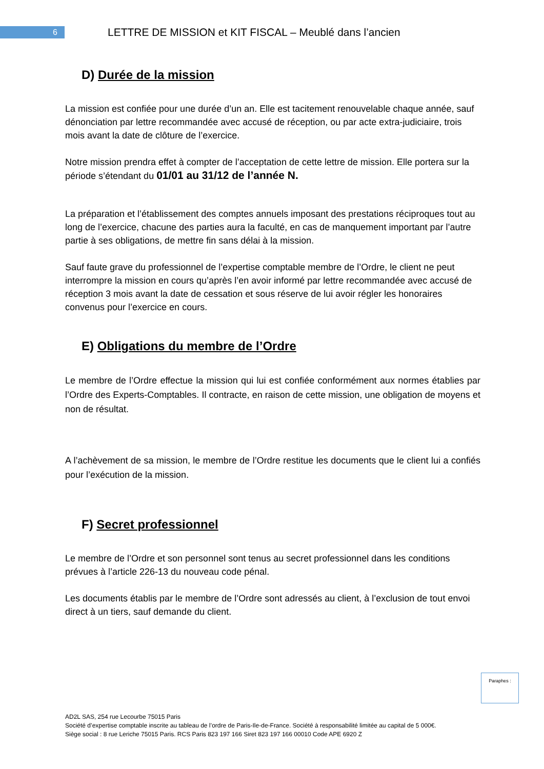6
LETTRE DE MISSION et KIT FISCAL – Meublé dans l’ancien
D) Durée de la mission
La mission est confiée pour une durée d’un an. Elle est tacitement renouvelable chaque année, sauf dénonciation par lettre recommandée avec accusé de réception, ou par acte extra-judiciaire, trois mois avant la date de clôture de l’exercice.
Notre mission prendra effet à compter de l’acceptation de cette lettre de mission. Elle portera sur la période s’étendant du 01/01 au 31/12 de l’année N.
La préparation et l’établissement des comptes annuels imposant des prestations réciproques tout au long de l’exercice, chacune des parties aura la faculté, en cas de manquement important par l’autre partie à ses obligations, de mettre fin sans délai à la mission.
Sauf faute grave du professionnel de l’expertise comptable membre de l’Ordre, le client ne peut interrompre la mission en cours qu’après l’en avoir informé par lettre recommandée avec accusé de réception 3 mois avant la date de cessation et sous réserve de lui avoir régler les honoraires convenus pour l’exercice en cours.
E) Obligations du membre de l’Ordre
Le membre de l’Ordre effectue la mission qui lui est confiée conformément aux normes établies par l’Ordre des Experts-Comptables. Il contracte, en raison de cette mission, une obligation de moyens et non de résultat.
A l’achèvement de sa mission, le membre de l’Ordre restitue les documents que le client lui a confiés pour l’exécution de la mission.
F) Secret professionnel
Le membre de l’Ordre et son personnel sont tenus au secret professionnel dans les conditions prévues à l’article 226-13 du nouveau code pénal.
Les documents établis par le membre de l’Ordre sont adressés au client, à l’exclusion de tout envoi direct à un tiers, sauf demande du client.
Paraphes :
AD2L SAS, 254 rue Lecourbe 75015 Paris
Société d’expertise comptable inscrite au tableau de l’ordre de Paris-Ile-de-France. Société à responsabilité limitée au capital de 5 000€.
Siège social : 8 rue Leriche 75015 Paris. RCS Paris 823 197 166 Siret 823 197 166 00010 Code APE 6920 Z